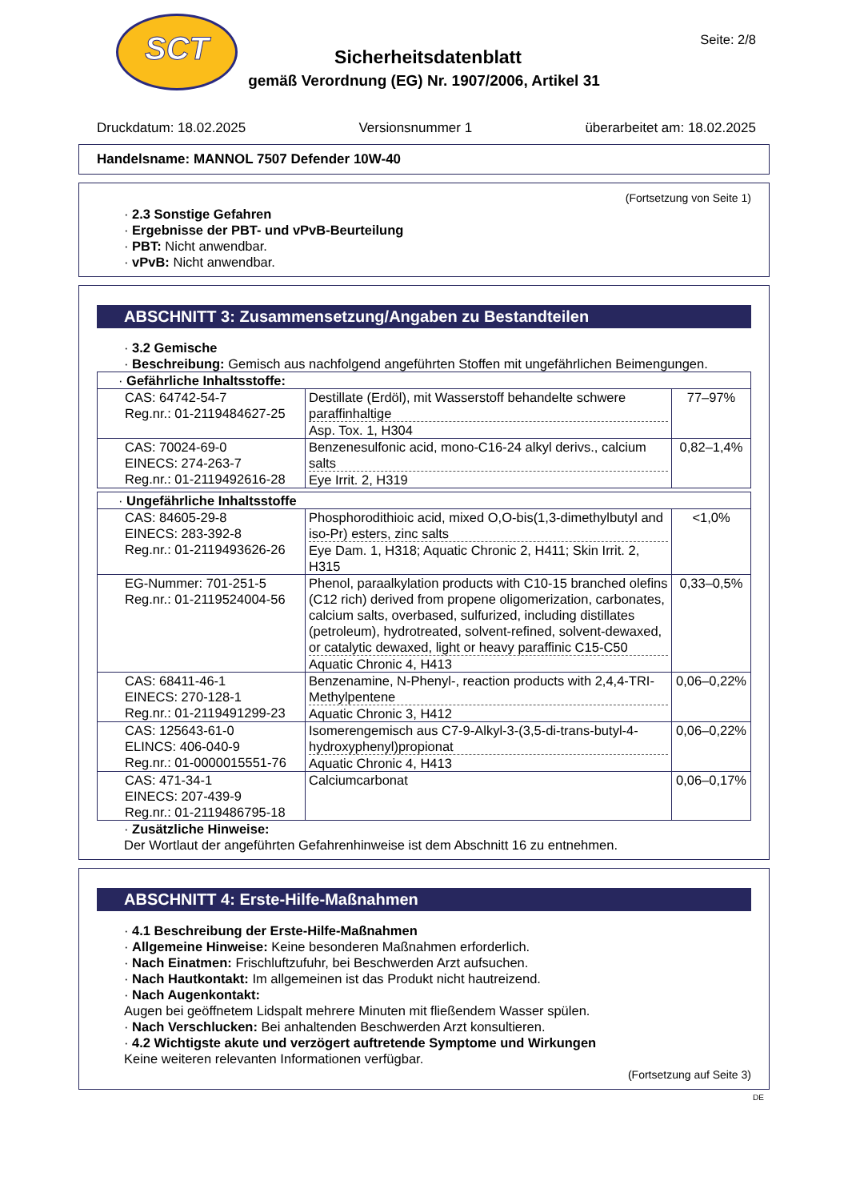SCT
Seite: 2/8
Sicherheitsdatenblatt
gemäß Verordnung (EG) Nr. 1907/2006, Artikel 31
Druckdatum: 18.02.2025 Versionsnummer 1 überarbeitet am: 18.02.2025
Handelsname: MANNOL 7507 Defender 10W-40
(Fortsetzung von Seite 1)
· 2.3 Sonstige Gefahren
· Ergebnisse der PBT- und vPvB-Beurteilung
· PBT: Nicht anwendbar.
· vPvB: Nicht anwendbar.
ABSCHNITT 3: Zusammensetzung/Angaben zu Bestandteilen
· 3.2 Gemische
· Beschreibung: Gemisch aus nachfolgend angeführten Stoffen mit ungefährlichen Beimengungen.
| · Gefährliche Inhaltsstoffe: | | |
| CAS: 64742-54-7 Reg.nr.: 01-2119484627-25 | Destillate (Erdöl), mit Wasserstoff behandelte schwere paraffinhaltige Asp. Tox. 1, H304 | 77–97% |
| CAS: 70024-69-0 EINECS: 274-263-7 Reg.nr.: 01-2119492616-28 | Benzenesulfonic acid, mono-C16-24 alkyl derivs., calcium salts Eye Irrit. 2, H319 | 0,82–1,4% |
| · Ungefährliche Inhaltsstoffe | | |
| CAS: 84605-29-8 EINECS: 283-392-8 Reg.nr.: 01-2119493626-26 | Phosphorodithioic acid, mixed O,O-bis(1,3-dimethylbutyl and iso-Pr) esters, zinc salts Eye Dam. 1, H318; Aquatic Chronic 2, H411; Skin Irrit. 2, H315 | <1,0% |
| EG-Nummer: 701-251-5 Reg.nr.: 01-2119524004-56 | Phenol, paraalkylation products with C10-15 branched olefins (C12 rich) derived from propene oligomerization, carbonates, calcium salts, overbased, sulfurized, including distillates (petroleum), hydrotreated, solvent-refined, solvent-dewaxed, or catalytic dewaxed, light or heavy paraffinic C15-C50 Aquatic Chronic 4, H413 | 0,33–0,5% |
| CAS: 68411-46-1 EINECS: 270-128-1 Reg.nr.: 01-2119491299-23 | Benzenamine, N-Phenyl-, reaction products with 2,4,4-TRI-Methylpentene Aquatic Chronic 3, H412 | 0,06–0,22% |
| CAS: 125643-61-0 ELINCS: 406-040-9 Reg.nr.: 01-0000015551-76 | Isomerengemisch aus C7-9-Alkyl-3-(3,5-di-trans-butyl-4-hydroxyphenyl)propionat Aquatic Chronic 4, H413 | 0,06–0,22% |
| CAS: 471-34-1 EINECS: 207-439-9 Reg.nr.: 01-2119486795-18 | Calciumcarbonat | 0,06–0,17% |
· Zusätzliche Hinweise:
Der Wortlaut der angeführten Gefahrenhinweise ist dem Abschnitt 16 zu entnehmen.
ABSCHNITT 4: Erste-Hilfe-Maßnahmen
· 4.1 Beschreibung der Erste-Hilfe-Maßnahmen
· Allgemeine Hinweise: Keine besonderen Maßnahmen erforderlich.
· Nach Einatmen: Frischluftzufuhr, bei Beschwerden Arzt aufsuchen.
· Nach Hautkontakt: Im allgemeinen ist das Produkt nicht hautreizend.
· Nach Augenkontakt:
Augen bei geöffnetem Lidspalt mehrere Minuten mit fließendem Wasser spülen.
· Nach Verschlucken: Bei anhaltenden Beschwerden Arzt konsultieren.
· 4.2 Wichtigste akute und verzögert auftretende Symptome und Wirkungen
Keine weiteren relevanten Informationen verfügbar.
(Fortsetzung auf Seite 3)
DE